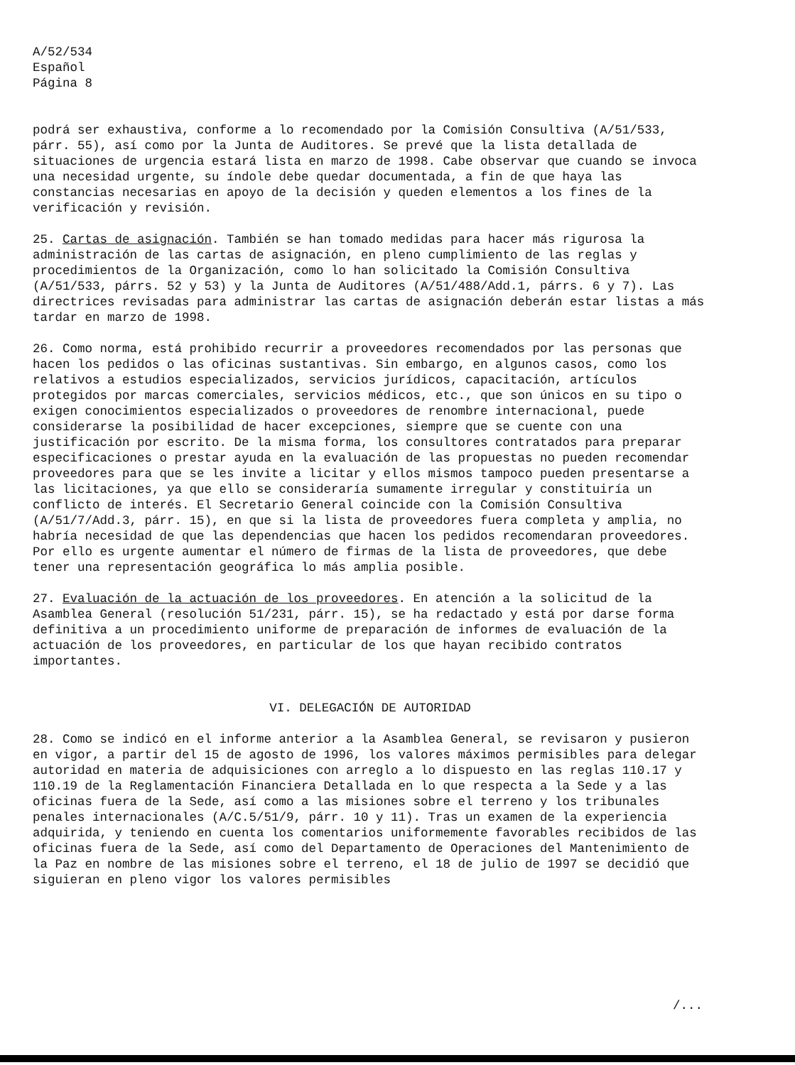A/52/534
Español
Página 8
podrá ser exhaustiva, conforme a lo recomendado por la Comisión Consultiva (A/51/533, párr. 55), así como por la Junta de Auditores. Se prevé que la lista detallada de situaciones de urgencia estará lista en marzo de 1998. Cabe observar que cuando se invoca una necesidad urgente, su índole debe quedar documentada, a fin de que haya las constancias necesarias en apoyo de la decisión y queden elementos a los fines de la verificación y revisión.
25. Cartas de asignación. También se han tomado medidas para hacer más rigurosa la administración de las cartas de asignación, en pleno cumplimiento de las reglas y procedimientos de la Organización, como lo han solicitado la Comisión Consultiva (A/51/533, párrs. 52 y 53) y la Junta de Auditores (A/51/488/Add.1, párrs. 6 y 7). Las directrices revisadas para administrar las cartas de asignación deberán estar listas a más tardar en marzo de 1998.
26. Como norma, está prohibido recurrir a proveedores recomendados por las personas que hacen los pedidos o las oficinas sustantivas. Sin embargo, en algunos casos, como los relativos a estudios especializados, servicios jurídicos, capacitación, artículos protegidos por marcas comerciales, servicios médicos, etc., que son únicos en su tipo o exigen conocimientos especializados o proveedores de renombre internacional, puede considerarse la posibilidad de hacer excepciones, siempre que se cuente con una justificación por escrito. De la misma forma, los consultores contratados para preparar especificaciones o prestar ayuda en la evaluación de las propuestas no pueden recomendar proveedores para que se les invite a licitar y ellos mismos tampoco pueden presentarse a las licitaciones, ya que ello se consideraría sumamente irregular y constituiría un conflicto de interés. El Secretario General coincide con la Comisión Consultiva (A/51/7/Add.3, párr. 15), en que si la lista de proveedores fuera completa y amplia, no habría necesidad de que las dependencias que hacen los pedidos recomendaran proveedores. Por ello es urgente aumentar el número de firmas de la lista de proveedores, que debe tener una representación geográfica lo más amplia posible.
27. Evaluación de la actuación de los proveedores. En atención a la solicitud de la Asamblea General (resolución 51/231, párr. 15), se ha redactado y está por darse forma definitiva a un procedimiento uniforme de preparación de informes de evaluación de la actuación de los proveedores, en particular de los que hayan recibido contratos importantes.
VI. DELEGACIÓN DE AUTORIDAD
28. Como se indicó en el informe anterior a la Asamblea General, se revisaron y pusieron en vigor, a partir del 15 de agosto de 1996, los valores máximos permisibles para delegar autoridad en materia de adquisiciones con arreglo a lo dispuesto en las reglas 110.17 y 110.19 de la Reglamentación Financiera Detallada en lo que respecta a la Sede y a las oficinas fuera de la Sede, así como a las misiones sobre el terreno y los tribunales penales internacionales (A/C.5/51/9, párr. 10 y 11). Tras un examen de la experiencia adquirida, y teniendo en cuenta los comentarios uniformemente favorables recibidos de las oficinas fuera de la Sede, así como del Departamento de Operaciones del Mantenimiento de la Paz en nombre de las misiones sobre el terreno, el 18 de julio de 1997 se decidió que siguieran en pleno vigor los valores permisibles
/...